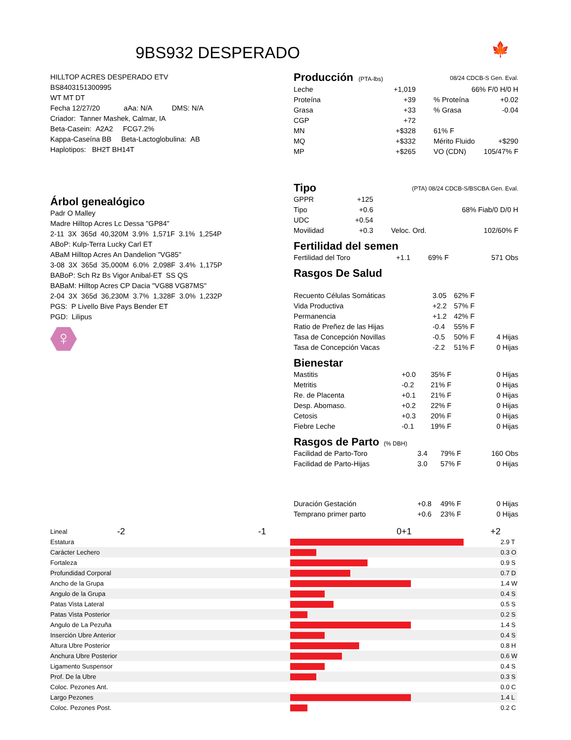9BS932 DESPERADO
🍁
HILLTOP ACRES DESPERADO ETV
BS8403151300995
WT MT DT
Fecha 12/27/20 aAa: N/A DMS: N/A
Criador: Tanner Mashek, Calmar, IA
Beta-Casein: A2A2 FCG7.2%
Kappa-Caseína BB Beta-Lactoglobulina: AB
Haplotipos: BH2T BH14T
Árbol genealógico
Padr O Malley
Madre Hilltop Acres Lc Dessa "GP84"
2-11 3X 365d 40,320M 3.9% 1,571F 3.1% 1,254P
ABoP: Kulp-Terra Lucky Carl ET
ABaM Hilltop Acres An Dandelion "VG85"
3-08 3X 365d 35,000M 6.0% 2,098F 3.4% 1,175P
BABoP: Sch Rz Bs Vigor Anibal-ET SS QS
BABaM: Hilltop Acres CP Dacia "VG88 VG87MS"
2-04 3X 365d 36,230M 3.7% 1,328F 3.0% 1,232P
PGS: P Livello Bive Pays Bender ET
PGD: Lilipus
♀
| Producción (PTA-lbs) | 08/24 CDCB-S Gen. Eval. | | |
| Leche | +1,019 | 66% F/0 H/0 H | |
| Proteína | +39 | % Proteína | +0.02 |
| Grasa | +33 | % Grasa | -0.04 |
| CGP | +72 | | |
| MN | +$328 | 61% F | |
| MQ | +$332 | Mérito Fluido | +$290 |
| MP | +$265 | VO (CDN) | 105/47% F |
| Tipo | (PTA) 08/24 CDCB-S/BSCBA Gen. Eval. | | |
| GPPR | +125 | | |
| Tipo | +0.6 | 68% Fiab/0 D/0 H | |
| UDC | +0.54 | | |
| Movilidad | +0.3 | Veloc. Ord. | 102/60% F |
Fertilidad del semen
| Fertilidad del Toro | +1.1 | 69% F | 571 Obs |
Rasgos De Salud
| Recuento Células Somáticas | 3.05 | 62% F | |
| Vida Productiva | +2.2 | 57% F | |
| Permanencia | +1.2 | 42% F | |
| Ratio de Preñez de las Hijas | -0.4 | 55% F | |
| Tasa de Concepción Novillas | -0.5 | 50% F | 4 Hijas |
| Tasa de Concepción Vacas | -2.2 | 51% F | 0 Hijas |
Bienestar
| Mastitis | +0.0 | 35% F | 0 Hijas |
| Metritis | -0.2 | 21% F | 0 Hijas |
| Re. de Placenta | +0.1 | 21% F | 0 Hijas |
| Desp. Abomaso. | +0.2 | 22% F | 0 Hijas |
| Cetosis | +0.3 | 20% F | 0 Hijas |
| Fiebre Leche | -0.1 | 19% F | 0 Hijas |
Rasgos de Parto (% DBH)
| Facilidad de Parto-Toro | 3.4 | 79% F | 160 Obs |
| Facilidad de Parto-Hijas | 3.0 | 57% F | 0 Hijas |
| Duración Gestación | +0.8 | 49% F | 0 Hijas |
| Temprano primer parto | +0.6 | 23% F | 0 Hijas |
| Lineal | -2 -1 0 | +1 +2 | |
| Estatura | | | 2.9 T |
| Carácter Lechero | | | 0.3 O |
| Fortaleza | | | 0.9 S |
| Profundidad Corporal | | | 0.7 D |
| Ancho de la Grupa | | | 1.4 W |
| Angulo de la Grupa | | | 0.4 S |
| Patas Vista Lateral | | | 0.5 S |
| Patas Vista Posterior | | | 0.2 S |
| Angulo de La Pezuña | | | 1.4 S |
| Inserción Ubre Anterior | | | 0.4 S |
| Altura Ubre Posterior | | | 0.8 H |
| Anchura Ubre Posterior | | | 0.6 W |
| Ligamento Suspensor | | | 0.4 S |
| Prof. De la Ubre | | | 0.3 S |
| Coloc. Pezones Ant. | | | 0.0 C |
| Largo Pezones | | | 1.4 L |
| Coloc. Pezones Post. | | | 0.2 C |